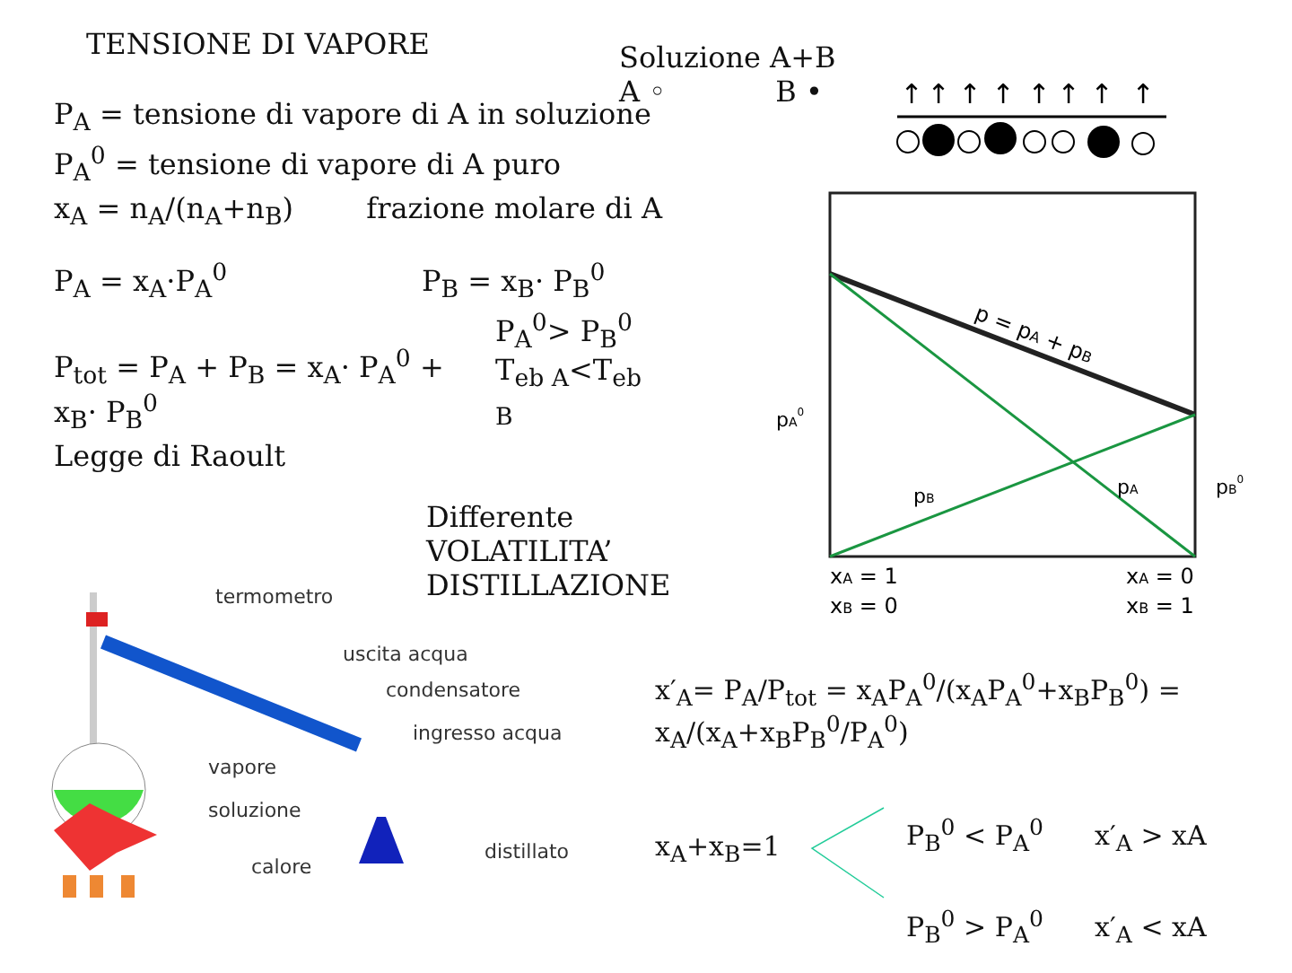TENSIONE DI VAPORE
P<sub>A</sub> = tensione di vapore di A in soluzione
P<sub>A</sub><sup>0</sup> = tensione di vapore di A puro
x<sub>A</sub> = n<sub>A</sub>/(n<sub>A</sub>+n<sub>B</sub>) frazione molare di A
P<sub>A</sub> = x<sub>A</sub>·P<sub>A</sub><sup>0</sup> P<sub>B</sub> = x<sub>B</sub>· P<sub>B</sub><sup>0</sup>
P<sub>tot</sub> = P<sub>A</sub> + P<sub>B</sub> = x<sub>A</sub>· P<sub>A</sub><sup>0</sup> + x<sub>B</sub>· P<sub>B</sub><sup>0</sup> P<sub>A</sub><sup>0</sup>> P<sub>B</sub><sup>0</sup>
T<sub>eb A</sub><T<sub>eb B</sub>
Legge di Raoult
Differente VOLATILITA’
DISTILLAZIONE
Soluzione A+B
A ◦ B •
↑
↑
↑
↑
↑
↑
↑
↑
p = pA + pB
pA0
pB0
pB
pA
xA = 1
xB = 0
xA = 0
xB = 1
termometro
uscita acqua
condensatore
ingresso acqua
vapore
soluzione
distillato
calore
x′<sub>A</sub>= P<sub>A</sub>/P<sub>tot</sub> = x<sub>A</sub>P<sub>A</sub><sup>0</sup>/(x<sub>A</sub>P<sub>A</sub><sup>0</sup>+x<sub>B</sub>P<sub>B</sub><sup>0</sup>) = x<sub>A</sub>/(x<sub>A</sub>+x<sub>B</sub>P<sub>B</sub><sup>0</sup>/P<sub>A</sub><sup>0</sup>)
x<sub>A</sub>+x<sub>B</sub>=1
P<sub>B</sub><sup>0</sup> < P<sub>A</sub><sup>0</sup> x′<sub>A</sub> > xA
P<sub>B</sub><sup>0</sup> > P<sub>A</sub><sup>0</sup> x′<sub>A</sub> < xA